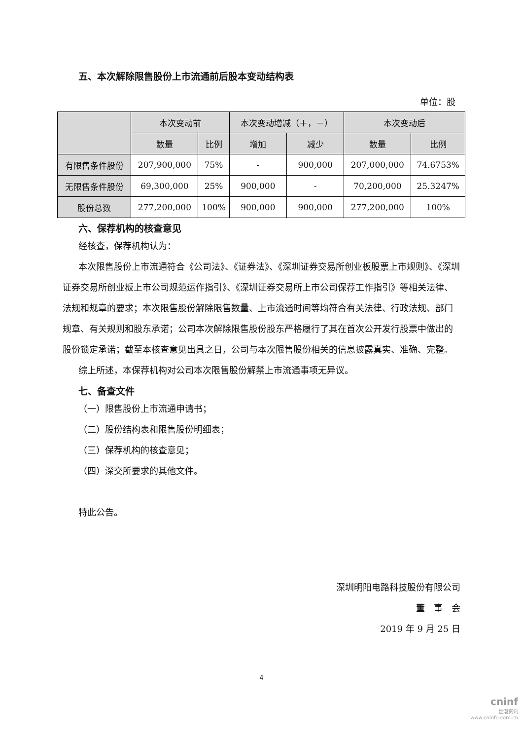五、本次解除限售股份上市流通前后股本变动结构表
单位：股
| | 本次变动前 | | 本次变动增减（＋，－） | | 本次变动后 | |
| --- | --- | --- | --- | --- | --- | --- |
| | 数量 | 比例 | 增加 | 减少 | 数量 | 比例 |
| 有限售条件股份 | 207,900,000 | 75% | - | 900,000 | 207,000,000 | 74.6753% |
| 无限售条件股份 | 69,300,000 | 25% | 900,000 | - | 70,200,000 | 25.3247% |
| 股份总数 | 277,200,000 | 100% | 900,000 | 900,000 | 277,200,000 | 100% |
六、保荐机构的核查意见
经核查，保荐机构认为：
本次限售股份上市流通符合《公司法》、《证券法》、《深圳证券交易所创业板股票上市规则》、《深圳证券交易所创业板上市公司规范运作指引》、《深圳证券交易所上市公司保荐工作指引》等相关法律、法规和规章的要求；本次限售股份解除限售数量、上市流通时间等均符合有关法律、行政法规、部门规章、有关规则和股东承诺；公司本次解除限售股份股东严格履行了其在首次公开发行股票中做出的股份锁定承诺；截至本核查意见出具之日，公司与本次限售股份相关的信息披露真实、准确、完整。
综上所述，本保荐机构对公司本次限售股份解禁上市流通事项无异议。
七、备查文件
（一）限售股份上市流通申请书；
（二）股份结构表和限售股份明细表；
（三）保荐机构的核查意见；
（四）深交所要求的其他文件。
特此公告。
深圳明阳电路科技股份有限公司
董　事　会
2019 年 9 月 25 日
4
cninf
巨潮资讯
www.cninfo.com.cn